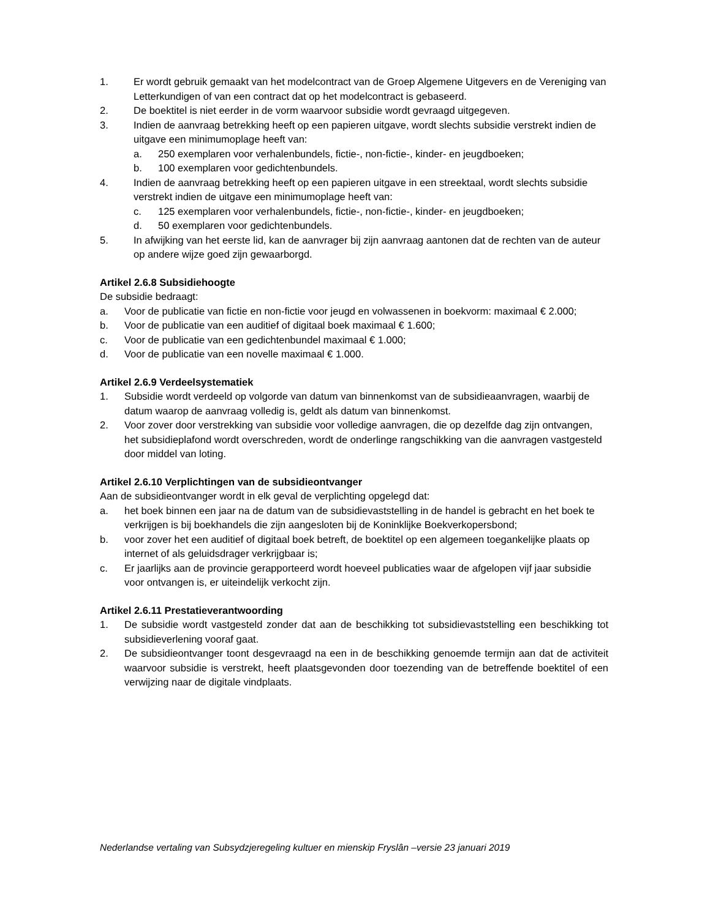1. Er wordt gebruik gemaakt van het modelcontract van de Groep Algemene Uitgevers en de Vereniging van Letterkundigen of van een contract dat op het modelcontract is gebaseerd.
2. De boektitel is niet eerder in de vorm waarvoor subsidie wordt gevraagd uitgegeven.
3. Indien de aanvraag betrekking heeft op een papieren uitgave, wordt slechts subsidie verstrekt indien de uitgave een minimumoplage heeft van:
a. 250 exemplaren voor verhalenbundels, fictie-, non-fictie-, kinder- en jeugdboeken;
b. 100 exemplaren voor gedichtenbundels.
4. Indien de aanvraag betrekking heeft op een papieren uitgave in een streektaal, wordt slechts subsidie verstrekt indien de uitgave een minimumoplage heeft van:
c. 125 exemplaren voor verhalenbundels, fictie-, non-fictie-, kinder- en jeugdboeken;
d. 50 exemplaren voor gedichtenbundels.
5. In afwijking van het eerste lid, kan de aanvrager bij zijn aanvraag aantonen dat de rechten van de auteur op andere wijze goed zijn gewaarborgd.
Artikel 2.6.8 Subsidiehoogte
De subsidie bedraagt:
a. Voor de publicatie van fictie en non-fictie voor jeugd en volwassenen in boekvorm: maximaal € 2.000;
b. Voor de publicatie van een auditief of digitaal boek maximaal € 1.600;
c. Voor de publicatie van een gedichtenbundel maximaal € 1.000;
d. Voor de publicatie van een novelle maximaal € 1.000.
Artikel 2.6.9 Verdeelsystematiek
1. Subsidie wordt verdeeld op volgorde van datum van binnenkomst van de subsidieaanvragen, waarbij de datum waarop de aanvraag volledig is, geldt als datum van binnenkomst.
2. Voor zover door verstrekking van subsidie voor volledige aanvragen, die op dezelfde dag zijn ontvangen, het subsidieplafond wordt overschreden, wordt de onderlinge rangschikking van die aanvragen vastgesteld door middel van loting.
Artikel 2.6.10 Verplichtingen van de subsidieontvanger
Aan de subsidieontvanger wordt in elk geval de verplichting opgelegd dat:
a. het boek binnen een jaar na de datum van de subsidievaststelling in de handel is gebracht en het boek te verkrijgen is bij boekhandels die zijn aangesloten bij de Koninklijke Boekverkopersbond;
b. voor zover het een auditief of digitaal boek betreft, de boektitel op een algemeen toegankelijke plaats op internet of als geluidsdrager verkrijgbaar is;
c. Er jaarlijks aan de provincie gerapporteerd wordt hoeveel publicaties waar de afgelopen vijf jaar subsidie voor ontvangen is, er uiteindelijk verkocht zijn.
Artikel 2.6.11 Prestatieverantwoording
1. De subsidie wordt vastgesteld zonder dat aan de beschikking tot subsidievaststelling een beschikking tot subsidieverlening vooraf gaat.
2. De subsidieontvanger toont desgevraagd na een in de beschikking genoemde termijn aan dat de activiteit waarvoor subsidie is verstrekt, heeft plaatsgevonden door toezending van de betreffende boektitel of een verwijzing naar de digitale vindplaats.
Nederlandse vertaling van Subsydzjeregeling kultuer en mienskip Fryslân –versie 23 januari 2019